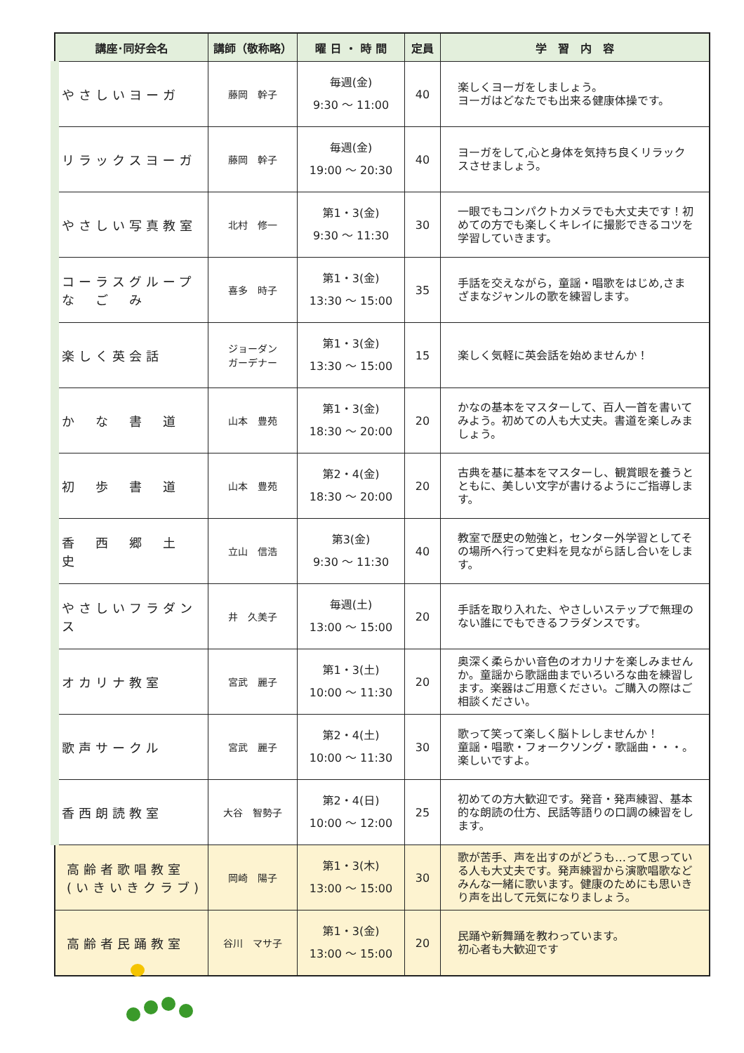| 講座･同好会名 | 講師（敬称略） | 曜 日 ・ 時 間 | 定員 | 学 習 内 容 |
| --- | --- | --- | --- | --- |
| やさしいヨーガ | 藤岡 幹子 | 毎週(金) 9:30 ～ 11:00 | 40 | 楽しくヨーガをしましょう。 ヨーガはどなたでも出来る健康体操です。 |
| リラックスヨーガ | 藤岡 幹子 | 毎週(金) 19:00 ～ 20:30 | 40 | ヨーガをして,心と身体を気持ち良くリラックスさせましょう。 |
| やさしい写真教室 | 北村 修一 | 第1・3(金) 9:30 ～ 11:30 | 30 | 一眼でもコンパクトカメラでも大丈夫です！初めての方でも楽しくキレイに撮影できるコツを学習していきます。 |
| コーラスグループ な ご み | 喜多 時子 | 第1・3(金) 13:30 ～ 15:00 | 35 | 手話を交えながら，童謡・唱歌をはじめ,さまざまなジャンルの歌を練習します。 |
| 楽しく英会話 | ジョーダン ガーデナー | 第1・3(金) 13:30 ～ 15:00 | 15 | 楽しく気軽に英会話を始めませんか！ |
| か な 書 道 | 山本 豊苑 | 第1・3(金) 18:30 ～ 20:00 | 20 | かなの基本をマスターして、百人一首を書いてみよう。初めての人も大丈夫。書道を楽しみましょう。 |
| 初 歩 書 道 | 山本 豊苑 | 第2・4(金) 18:30 ～ 20:00 | 20 | 古典を基に基本をマスターし、観賞眼を養うとともに、美しい文字が書けるようにご指導します。 |
| 香 西 郷 土 史 | 立山 信浩 | 第3(金) 9:30 ～ 11:30 | 40 | 教室で歴史の勉強と，センター外学習としてその場所へ行って史料を見ながら話し合いをします。 |
| やさしいフラダンス | 井 久美子 | 毎週(土) 13:00 ～ 15:00 | 20 | 手話を取り入れた、やさしいステップで無理のない誰にでもできるフラダンスです。 |
| オカリナ教室 | 宮武 麗子 | 第1・3(土) 10:00 ～ 11:30 | 20 | 奥深く柔らかい音色のオカリナを楽しみませんか。童謡から歌謡曲までいろいろな曲を練習します。楽器はご用意ください。ご購入の際はご相談ください。 |
| 歌声サークル | 宮武 麗子 | 第2・4(土) 10:00 ～ 11:30 | 30 | 歌って笑って楽しく脳トレしませんか！ 童謡・唱歌・フォークソング・歌謡曲・・・。楽しいですよ。 |
| 香西朗読教室 | 大谷 智勢子 | 第2・4(日) 10:00 ～ 12:00 | 25 | 初めての方大歓迎です。発音・発声練習、基本的な朗読の仕方、民話等語りの口調の練習をします。 |
| 高齢者歌唱教室 (いきいきクラブ) | 岡崎 陽子 | 第1・3(木) 13:00 ～ 15:00 | 30 | 歌が苦手、声を出すのがどうも…って思っている人も大丈夫です。発声練習から演歌唱歌などみんな一緒に歌います。健康のためにも思いきり声を出して元気になりましょう。 |
| 高齢者民踊教室 | 谷川 マサ子 | 第1・3(金) 13:00 ～ 15:00 | 20 | 民踊や新舞踊を教わっています。 初心者も大歓迎です |